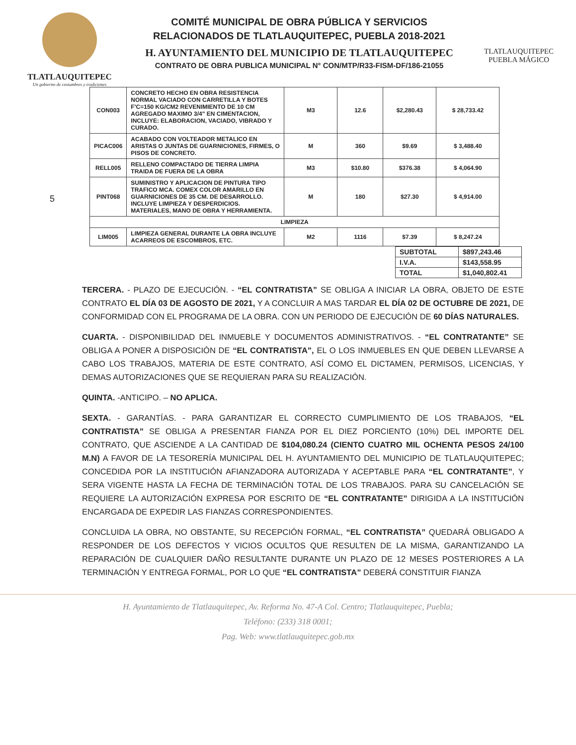TLATLAUQUITEPEC
Un gobierno de costumbres y tradiciones
COMITÉ MUNICIPAL DE OBRA PÚBLICA Y SERVICIOS
RELACIONADOS DE TLATLAUQUITEPEC, PUEBLA 2018-2021
H. AYUNTAMIENTO DEL MUNICIPIO DE TLATLAUQUITEPEC
CONTRATO DE OBRA PUBLICA MUNICIPAL N° CON/MTP/R33-FISM-DF/186-21055
TLATLAUQUITEPEC
PUEBLA MÁGICO
5
| CON003 | CONCRETO HECHO EN OBRA RESISTENCIA NORMAL VACIADO CON CARRETILLA Y BOTES F'C=150 KG/CM2 REVENIMIENTO DE 10 CM AGREGADO MAXIMO 3/4" EN CIMENTACION, INCLUYE: ELABORACION, VACIADO, VIBRADO Y CURADO. | M3 | 12.6 | $2,280.43 | $ 28,733.42 |
| PICAC006 | ACABADO CON VOLTEADOR METALICO EN ARISTAS O JUNTAS DE GUARNICIONES, FIRMES, O PISOS DE CONCRETO. | M | 360 | $9.69 | $ 3,488.40 |
| RELL005 | RELLENO COMPACTADO DE TIERRA LIMPIA TRAIDA DE FUERA DE LA OBRA | M3 | $10.80 | $376.38 | $ 4,064.90 |
| PINT068 | SUMINISTRO Y APLICACION DE PINTURA TIPO TRAFICO MCA. COMEX COLOR AMARILLO EN GUARNICIONES DE 35 CM. DE DESARROLLO. INCLUYE LIMPIEZA Y DESPERDICIOS. MATERIALES, MANO DE OBRA Y HERRAMIENTA. | M | 180 | $27.30 | $ 4,914.00 |
| LIMPIEZA | | | | | |
| LIM005 | LIMPIEZA GENERAL DURANTE LA OBRA INCLUYE ACARREOS DE ESCOMBROS, ETC. | M2 | 1116 | $7.39 | $ 8,247.24 |
| SUBTOTAL | $897,243.46 |
| I.V.A. | $143,558.95 |
| TOTAL | $1,040,802.41 |
TERCERA. - PLAZO DE EJECUCIÓN. - “EL CONTRATISTA” SE OBLIGA A INICIAR LA OBRA, OBJETO DE ESTE CONTRATO EL DÍA 03 DE AGOSTO DE 2021, Y A CONCLUIR A MAS TARDAR EL DÍA 02 DE OCTUBRE DE 2021, DE CONFORMIDAD CON EL PROGRAMA DE LA OBRA. CON UN PERIODO DE EJECUCIÓN DE 60 DÍAS NATURALES.
CUARTA. - DISPONIBILIDAD DEL INMUEBLE Y DOCUMENTOS ADMINISTRATIVOS. - “EL CONTRATANTE” SE OBLIGA A PONER A DISPOSICIÓN DE “EL CONTRATISTA”, EL O LOS INMUEBLES EN QUE DEBEN LLEVARSE A CABO LOS TRABAJOS, MATERIA DE ESTE CONTRATO, ASÍ COMO EL DICTAMEN, PERMISOS, LICENCIAS, Y DEMAS AUTORIZACIONES QUE SE REQUIERAN PARA SU REALIZACIÓN.
QUINTA. -ANTICIPO. – NO APLICA.
SEXTA. - GARANTÍAS. - PARA GARANTIZAR EL CORRECTO CUMPLIMIENTO DE LOS TRABAJOS, “EL CONTRATISTA” SE OBLIGA A PRESENTAR FIANZA POR EL DIEZ PORCIENTO (10%) DEL IMPORTE DEL CONTRATO, QUE ASCIENDE A LA CANTIDAD DE $104,080.24 (CIENTO CUATRO MIL OCHENTA PESOS 24/100 M.N) A FAVOR DE LA TESORERÍA MUNICIPAL DEL H. AYUNTAMIENTO DEL MUNICIPIO DE TLATLAUQUITEPEC; CONCEDIDA POR LA INSTITUCIÓN AFIANZADORA AUTORIZADA Y ACEPTABLE PARA “EL CONTRATANTE”, Y SERA VIGENTE HASTA LA FECHA DE TERMINACIÓN TOTAL DE LOS TRABAJOS. PARA SU CANCELACIÓN SE REQUIERE LA AUTORIZACIÓN EXPRESA POR ESCRITO DE “EL CONTRATANTE” DIRIGIDA A LA INSTITUCIÓN ENCARGADA DE EXPEDIR LAS FIANZAS CORRESPONDIENTES.
CONCLUIDA LA OBRA, NO OBSTANTE, SU RECEPCIÓN FORMAL, “EL CONTRATISTA” QUEDARÁ OBLIGADO A RESPONDER DE LOS DEFECTOS Y VICIOS OCULTOS QUE RESULTEN DE LA MISMA, GARANTIZANDO LA REPARACIÓN DE CUALQUIER DAÑO RESULTANTE DURANTE UN PLAZO DE 12 MESES POSTERIORES A LA TERMINACIÓN Y ENTREGA FORMAL, POR LO QUE “EL CONTRATISTA” DEBERÁ CONSTITUIR FIANZA
H. Ayuntamiento de Tlatlauquitepec, Av. Reforma No. 47-A Col. Centro; Tlatlauquitepec, Puebla;
Teléfono: (233) 318 0001;
Pag. Web: www.tlatlauquitepec.gob.mx